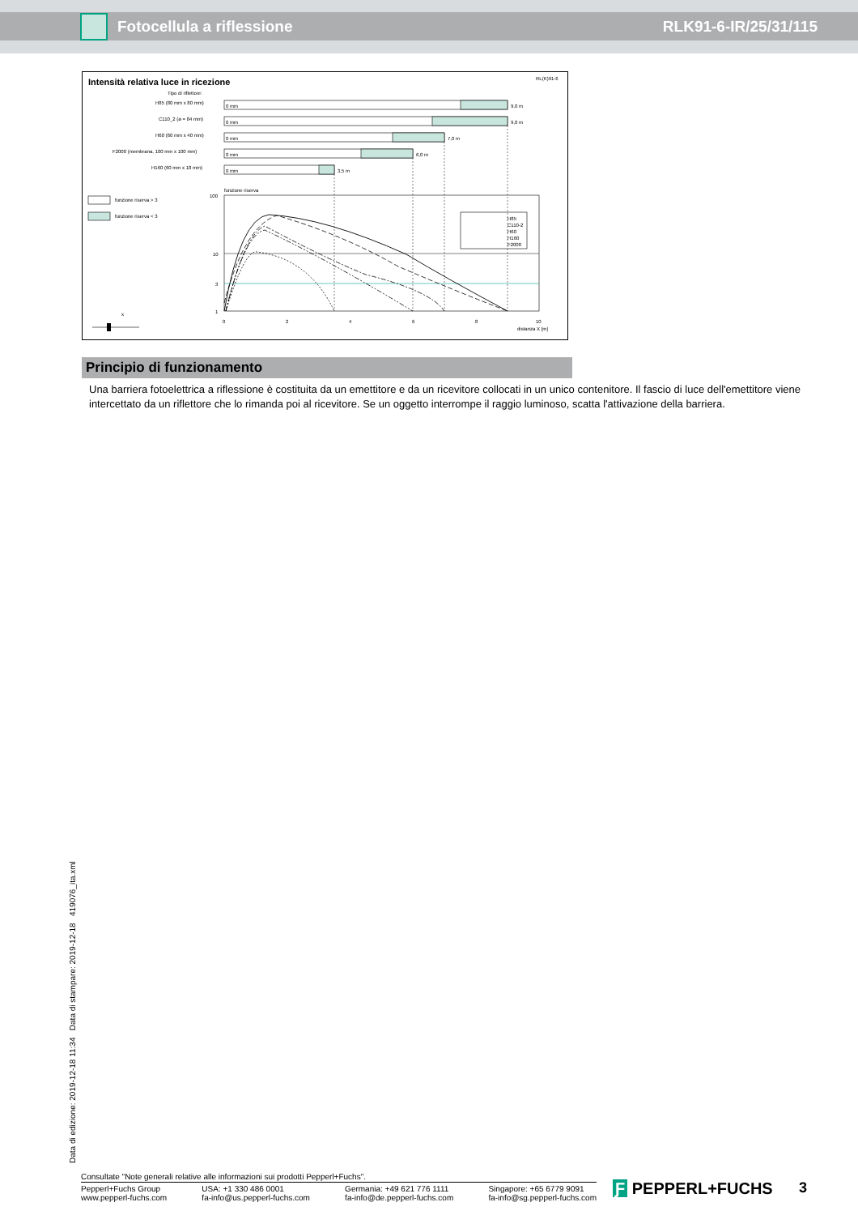Fotocellula a riflessione RLK91-6-IR/25/31/115
Intensità relativa luce in ricezione
RL(K)91-6
Tipo di riflettore:
H85 (80 mm x 80 mm)
0 mm
9,0 m
C110_2 (ø = 84 mm)
0 mm
9,0 m
H60 (60 mm x 40 mm)
0 mm
7,0 m
F2000 (membrana, 100 mm x 100 mm)
0 mm
6,0 m
H160 (60 mm x 18 mm)
0 mm
3,5 m
funzione riserva > 3
funzione riserva < 3
funzione riserva
100
10
3
1
0
2
4
6
8
10
distanza X [m]
H85
C110-2
H60
H160
F2000
x
Principio di funzionamento
Una barriera fotoelettrica a riflessione è costituita da un emettitore e da un ricevitore collocati in un unico contenitore. Il fascio di luce dell'emettitore viene intercettato da un riflettore che lo rimanda poi al ricevitore. Se un oggetto interrompe il raggio luminoso, scatta l'attivazione della barriera.
Data di edizione: 2019-12-18 11:34 Data di stampare: 2019-12-18 419076_ita.xml
Consultate "Note generali relative alle informazioni sui prodotti Pepperl+Fuchs".
Pepperl+Fuchs Group
www.pepperl-fuchs.com
USA: +1 330 486 0001
fa-info@us.pepperl-fuchs.com
Germania: +49 621 776 1111
fa-info@de.pepperl-fuchs.com
Singapore: +65 6779 9091
fa-info@sg.pepperl-fuchs.com
Ƒ PEPPERL+FUCHS 3